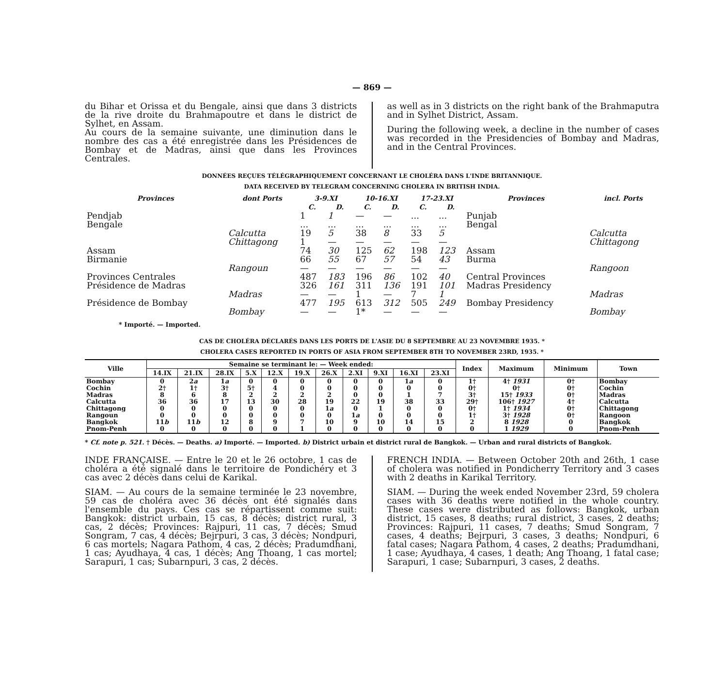— 869 —
du Bihar et Orissa et du Bengale, ainsi que dans 3 districts de la rive droite du Brahmapoutre et dans le district de Sylhet, en Assam.
Au cours de la semaine suivante, une diminution dans le nombre des cas a été enregistrée dans les Présidences de Bombay et de Madras, ainsi que dans les Provinces Centrales.
as well as in 3 districts on the right bank of the Brahmaputra and in Sylhet District, Assam.
During the following week, a decline in the number of cases was recorded in the Presidencies of Bombay and Madras, and in the Central Provinces.
DONNÉES REÇUES TÉLÉGRAPHIQUEMENT CONCERNANT LE CHOLÉRA DANS L'INDE BRITANNIQUE.
DATA RECEIVED BY TELEGRAM CONCERNING CHOLERA IN BRITISH INDIA.
| Provinces | dont Ports | 3-9.XI | | 10-16.XI | | 17-23.XI | | Provinces | incl. Ports |
| --- | --- | --- | --- | --- | --- | --- | --- | --- | --- |
| | | C. | D. | C. | D. | C. | D. | | |
| Pendjab | | 1 | 1 | — | — | ... | ... | Punjab | |
| Bengale | | ... | ... | ... | ... | ... | ... | Bengal | |
| | Calcutta | 19 | 5 | 38 | 8 | 33 | 5 | | Calcutta |
| | Chittagong | 1 | — | — | — | — | — | | Chittagong |
| Assam | | 74 | 30 | 125 | 62 | 198 | 123 | Assam | |
| Birmanie | | 66 | 55 | 67 | 57 | 54 | 43 | Burma | |
| | Rangoun | — | — | — | — | — | — | | Rangoon |
| Provinces Centrales | | 487 | 183 | 196 | 86 | 102 | 40 | Central Provinces | |
| Présidence de Madras | | 326 | 161 | 311 | 136 | 191 | 101 | Madras Presidency | |
| | Madras | — | — | 1 | — | 7 | 1 | | Madras |
| Présidence de Bombay | | 477 | 195 | 613 | 312 | 505 | 249 | Bombay Presidency | |
| | Bombay | — | — | 1* | — | — | — | | Bombay |
* Importé. — Imported.
CAS DE CHOLÉRA DÉCLARÉS DANS LES PORTS DE L'ASIE DU 8 SEPTEMBRE AU 23 NOVEMBRE 1935. *
CHOLERA CASES REPORTED IN PORTS OF ASIA FROM SEPTEMBER 8TH TO NOVEMBER 23RD, 1935. *
| Ville | Semaine se terminant le: — Week ended: | | | | | | | | | | | Index | Maximum | Minimum | Town |
| --- | --- | --- | --- | --- | --- | --- | --- | --- | --- | --- | --- | --- | --- | --- | --- |
| | 14.IX | 21.IX | 28.IX | 5.X | 12.X | 19.X | 26.X | 2.XI | 9.XI | 16.XI | 23.XI | | | | |
| Bombay Cochin Madras Calcutta Chittagong Rangoun Bangkok Pnom-Penh | 0 2† 8 36 0 0 11 b 0 | 2 a 1† 6 36 0 0 11 b 0 | 1 a 3† 8 17 0 0 12 0 | 0 5† 2 13 0 0 8 0 | 0 4 2 30 0 0 9 0 | 0 0 2 28 0 0 7 1 | 0 0 2 19 1 a 0 10 0 | 0 0 0 22 0 1 a 9 0 | 0 0 0 19 1 0 10 0 | 1 a 0 1 38 0 0 14 0 | 0 0 7 33 0 0 15 0 | 1† 0† 3† 29† 0† 1† 2 0 | 4† 1931 0† 15† 1933 106† 1927 1† 1934 3† 1928 8 1928 1 1929 | 0† 0† 0† 4† 0† 0† 0 0 | Bombay Cochin Madras Calcutta Chittagong Rangoon Bangkok Pnom-Penh |
* Cf. note p. 521. † Décès. — Deaths. a) Importé. — Imported. b) District urbain et district rural de Bangkok. — Urban and rural districts of Bangkok.
INDE FRANÇAISE. — Entre le 20 et le 26 octobre, 1 cas de choléra a été signalé dans le territoire de Pondichéry et 3 cas avec 2 décès dans celui de Karikal.
SIAM. — Au cours de la semaine terminée le 23 novembre, 59 cas de choléra avec 36 décès ont été signalés dans l'ensemble du pays. Ces cas se répartissent comme suit: Bangkok: district urbain, 15 cas, 8 décès; district rural, 3 cas, 2 décès; Provinces: Rajpuri, 11 cas, 7 décès; Smud Songram, 7 cas, 4 décès; Bejrpuri, 3 cas, 3 décès; Nondpuri, 6 cas mortels; Nagara Pathom, 4 cas, 2 décès; Pradumdhani, 1 cas; Ayudhaya, 4 cas, 1 décès; Ang Thoang, 1 cas mortel; Sarapuri, 1 cas; Subarnpuri, 3 cas, 2 décès.
FRENCH INDIA. — Between October 20th and 26th, 1 case of cholera was notified in Pondicherry Territory and 3 cases with 2 deaths in Karikal Territory.
SIAM. — During the week ended November 23rd, 59 cholera cases with 36 deaths were notified in the whole country. These cases were distributed as follows: Bangkok, urban district, 15 cases, 8 deaths; rural district, 3 cases, 2 deaths; Provinces: Rajpuri, 11 cases, 7 deaths; Smud Songram, 7 cases, 4 deaths; Bejrpuri, 3 cases, 3 deaths; Nondpuri, 6 fatal cases; Nagara Pathom, 4 cases, 2 deaths; Pradumdhani, 1 case; Ayudhaya, 4 cases, 1 death; Ang Thoang, 1 fatal case; Sarapuri, 1 case; Subarnpuri, 3 cases, 2 deaths.